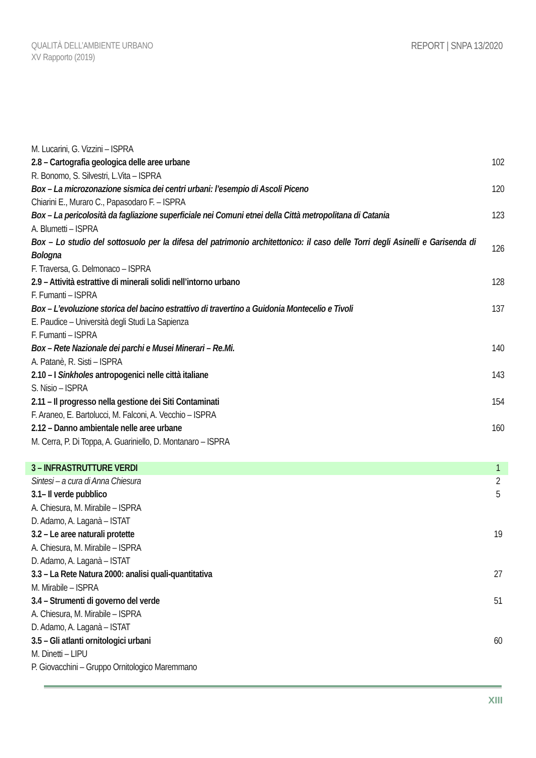QUALITÀ DELL’AMBIENTE URBANO
XV Rapporto (2019)
REPORT | SNPA 13/2020
M. Lucarini, G. Vizzini – ISPRA
2.8 – Cartografia geologica delle aree urbane 102
R. Bonomo, S. Silvestri, L.Vita – ISPRA
Box – La microzonazione sismica dei centri urbani: l’esempio di Ascoli Piceno 120
Chiarini E., Muraro C., Papasodaro F. – ISPRA
Box – La pericolosità da fagliazione superficiale nei Comuni etnei della Città metropolitana di Catania 123
A. Blumetti – ISPRA
Box – Lo studio del sottosuolo per la difesa del patrimonio architettonico: il caso delle Torri degli Asinelli e Garisenda di Bologna 126
F. Traversa, G. Delmonaco – ISPRA
2.9 – Attività estrattive di minerali solidi nell’intorno urbano 128
F. Fumanti – ISPRA
Box – L’evoluzione storica del bacino estrattivo di travertino a Guidonia Montecelio e Tivoli 137
E. Paudice – Università degli Studi La Sapienza
F. Fumanti – ISPRA
Box – Rete Nazionale dei parchi e Musei Minerari – Re.Mi. 140
A. Patanè, R. Sisti – ISPRA
2.10 – I Sinkholes antropogenici nelle città italiane 143
S. Nisio – ISPRA
2.11 – Il progresso nella gestione dei Siti Contaminati 154
F. Araneo, E. Bartolucci, M. Falconi, A. Vecchio – ISPRA
2.12 – Danno ambientale nelle aree urbane 160
M. Cerra, P. Di Toppa, A. Guariniello, D. Montanaro – ISPRA
3 – INFRASTRUTTURE VERDI 1
Sintesi – a cura di Anna Chiesura 2
3.1– Il verde pubblico 5
A. Chiesura, M. Mirabile – ISPRA
D. Adamo, A. Laganà – ISTAT
3.2 – Le aree naturali protette 19
A. Chiesura, M. Mirabile – ISPRA
D. Adamo, A. Laganà – ISTAT
3.3 – La Rete Natura 2000: analisi quali-quantitativa 27
M. Mirabile – ISPRA
3.4 – Strumenti di governo del verde 51
A. Chiesura, M. Mirabile – ISPRA
D. Adamo, A. Laganà – ISTAT
3.5 – Gli atlanti ornitologici urbani 60
M. Dinetti – LIPU
P. Giovacchini – Gruppo Ornitologico Maremmano
XIII